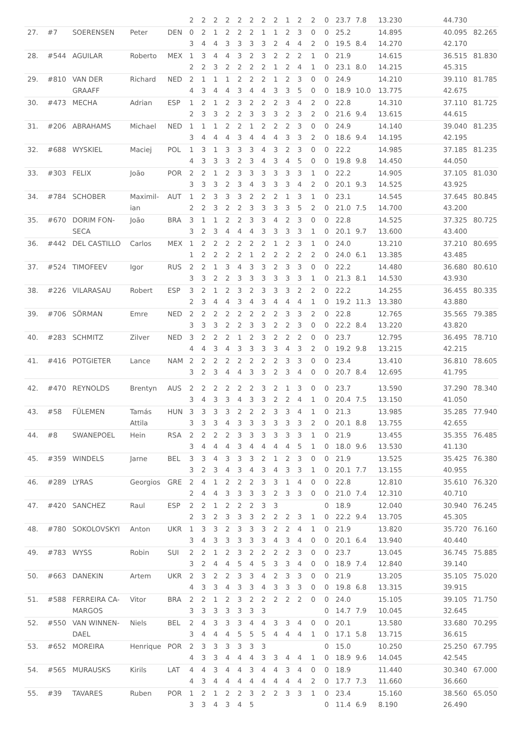| | | | | | 2 | 2 | 2 | 2 | 2 | 2 | 2 | 2 | 1 | 2 | 2 | 0 | 23.7 | 7.8 | 13.230 | 44.730 | |
| 27. | #7 | SOERENSEN | Peter | DEN | 0 | 2 | 1 | 2 | 2 | 2 | 1 | 1 | 2 | 3 | 0 | 0 | 25.2 | | 14.895 | 40.095 | 82.265 |
| | | | | | 3 | 4 | 4 | 3 | 3 | 3 | 3 | 2 | 4 | 4 | 2 | 0 | 19.5 | 8.4 | 14.270 | 42.170 | |
| 28. | #544 | AGUILAR | Roberto | MEX | 1 | 3 | 4 | 4 | 3 | 2 | 3 | 2 | 2 | 2 | 1 | 0 | 21.9 | | 14.615 | 36.515 | 81.830 |
| | | | | | 2 | 2 | 3 | 2 | 2 | 2 | 2 | 1 | 2 | 4 | 1 | 0 | 23.1 | 8.0 | 14.215 | 45.315 | |
| 29. | #810 | VAN DER GRAAFF | Richard | NED | 2 | 1 | 1 | 1 | 2 | 2 | 2 | 1 | 2 | 3 | 0 | 0 | 24.9 | | 14.210 | 39.110 | 81.785 |
| | | | | | 4 | 3 | 4 | 4 | 3 | 4 | 4 | 3 | 3 | 5 | 0 | 0 | 18.9 | 10.0 | 13.775 | 42.675 | |
| 30. | #473 | MECHA | Adrian | ESP | 1 | 2 | 1 | 2 | 3 | 2 | 2 | 2 | 3 | 4 | 2 | 0 | 22.8 | | 14.310 | 37.110 | 81.725 |
| | | | | | 2 | 3 | 3 | 2 | 2 | 3 | 3 | 3 | 2 | 3 | 2 | 0 | 21.6 | 9.4 | 13.615 | 44.615 | |
| 31. | #206 | ABRAHAMS | Michael | NED | 1 | 1 | 1 | 2 | 2 | 1 | 2 | 2 | 2 | 3 | 0 | 0 | 24.9 | | 14.140 | 39.040 | 81.235 |
| | | | | | 3 | 4 | 4 | 4 | 3 | 4 | 4 | 4 | 3 | 3 | 2 | 0 | 18.6 | 9.4 | 14.195 | 42.195 | |
| 32. | #688 | WYSKIEL | Maciej | POL | 1 | 3 | 1 | 3 | 3 | 3 | 4 | 3 | 2 | 3 | 0 | 0 | 22.2 | | 14.985 | 37.185 | 81.235 |
| | | | | | 4 | 3 | 3 | 3 | 2 | 3 | 4 | 3 | 4 | 5 | 0 | 0 | 19.8 | 9.8 | 14.450 | 44.050 | |
| 33. | #303 | FELIX | João | POR | 2 | 2 | 1 | 2 | 3 | 3 | 3 | 3 | 3 | 3 | 1 | 0 | 22.2 | | 14.905 | 37.105 | 81.030 |
| | | | | | 3 | 3 | 3 | 2 | 3 | 4 | 3 | 3 | 3 | 4 | 2 | 0 | 20.1 | 9.3 | 14.525 | 43.925 | |
| 34. | #784 | SCHOBER | Maximil- ian | AUT | 1 | 2 | 3 | 3 | 3 | 2 | 2 | 2 | 1 | 3 | 1 | 0 | 23.1 | | 14.545 | 37.645 | 80.845 |
| | | | | | 2 | 2 | 3 | 2 | 2 | 3 | 3 | 3 | 3 | 5 | 2 | 0 | 21.0 | 7.5 | 14.700 | 43.200 | |
| 35. | #670 | DORIM FON- SECA | João | BRA | 3 | 1 | 1 | 2 | 2 | 3 | 3 | 4 | 2 | 3 | 0 | 0 | 22.8 | | 14.525 | 37.325 | 80.725 |
| | | | | | 3 | 2 | 3 | 4 | 4 | 4 | 3 | 3 | 3 | 3 | 1 | 0 | 20.1 | 9.7 | 13.600 | 43.400 | |
| 36. | #442 | DEL CASTILLO | Carlos | MEX | 1 | 2 | 2 | 2 | 2 | 2 | 2 | 1 | 2 | 3 | 1 | 0 | 24.0 | | 13.210 | 37.210 | 80.695 |
| | | | | | 1 | 2 | 2 | 2 | 2 | 1 | 2 | 2 | 2 | 2 | 2 | 0 | 24.0 | 6.1 | 13.385 | 43.485 | |
| 37. | #524 | TIMOFEEV | Igor | RUS | 2 | 2 | 1 | 3 | 4 | 3 | 3 | 2 | 3 | 3 | 0 | 0 | 22.2 | | 14.480 | 36.680 | 80.610 |
| | | | | | 3 | 3 | 2 | 2 | 3 | 3 | 3 | 3 | 3 | 3 | 1 | 0 | 21.3 | 8.1 | 14.530 | 43.930 | |
| 38. | #226 | VILARASAU | Robert | ESP | 3 | 2 | 1 | 2 | 3 | 2 | 3 | 3 | 3 | 2 | 2 | 0 | 22.2 | | 14.255 | 36.455 | 80.335 |
| | | | | | 2 | 3 | 4 | 4 | 3 | 4 | 3 | 4 | 4 | 4 | 1 | 0 | 19.2 | 11.3 | 13.380 | 43.880 | |
| 39. | #706 | SÖRMAN | Emre | NED | 2 | 2 | 2 | 2 | 2 | 2 | 2 | 2 | 3 | 3 | 2 | 0 | 22.8 | | 12.765 | 35.565 | 79.385 |
| | | | | | 3 | 3 | 3 | 2 | 2 | 3 | 3 | 2 | 2 | 3 | 0 | 0 | 22.2 | 8.4 | 13.220 | 43.820 | |
| 40. | #283 | SCHMITZ | Zilver | NED | 3 | 2 | 2 | 2 | 1 | 2 | 3 | 2 | 2 | 2 | 0 | 0 | 23.7 | | 12.795 | 36.495 | 78.710 |
| | | | | | 4 | 4 | 3 | 4 | 3 | 3 | 3 | 3 | 4 | 3 | 2 | 0 | 19.2 | 9.8 | 13.215 | 42.215 | |
| 41. | #416 | POTGIETER | Lance | NAM | 2 | 2 | 2 | 2 | 2 | 2 | 2 | 2 | 3 | 3 | 0 | 0 | 23.4 | | 13.410 | 36.810 | 78.605 |
| | | | | | 3 | 2 | 3 | 4 | 4 | 3 | 3 | 2 | 3 | 4 | 0 | 0 | 20.7 | 8.4 | 12.695 | 41.795 | |
| 42. | #470 | REYNOLDS | Brentyn | AUS | 2 | 2 | 2 | 2 | 2 | 2 | 3 | 2 | 1 | 3 | 0 | 0 | 23.7 | | 13.590 | 37.290 | 78.340 |
| | | | | | 3 | 4 | 3 | 3 | 4 | 3 | 3 | 2 | 2 | 4 | 1 | 0 | 20.4 | 7.5 | 13.150 | 41.050 | |
| 43. | #58 | FÜLEMEN | Tamás Attila | HUN | 3 | 3 | 3 | 3 | 2 | 2 | 2 | 3 | 3 | 4 | 1 | 0 | 21.3 | | 13.985 | 35.285 | 77.940 |
| | | | | | 3 | 3 | 3 | 4 | 3 | 3 | 3 | 3 | 3 | 3 | 2 | 0 | 20.1 | 8.8 | 13.755 | 42.655 | |
| 44. | #8 | SWANEPOEL | Hein | RSA | 2 | 2 | 2 | 2 | 3 | 3 | 3 | 3 | 3 | 3 | 1 | 0 | 21.9 | | 13.455 | 35.355 | 76.485 |
| | | | | | 3 | 4 | 4 | 4 | 3 | 4 | 4 | 4 | 4 | 5 | 1 | 0 | 18.0 | 9.6 | 13.530 | 41.130 | |
| 45. | #359 | WINDELS | Jarne | BEL | 3 | 3 | 4 | 3 | 3 | 3 | 2 | 1 | 2 | 3 | 0 | 0 | 21.9 | | 13.525 | 35.425 | 76.380 |
| | | | | | 3 | 2 | 3 | 4 | 3 | 4 | 3 | 4 | 3 | 3 | 1 | 0 | 20.1 | 7.7 | 13.155 | 40.955 | |
| 46. | #289 | LYRAS | Georgios | GRE | 2 | 4 | 1 | 2 | 2 | 2 | 3 | 3 | 1 | 4 | 0 | 0 | 22.8 | | 12.810 | 35.610 | 76.320 |
| | | | | | 2 | 4 | 4 | 3 | 3 | 3 | 3 | 2 | 3 | 3 | 0 | 0 | 21.0 | 7.4 | 12.310 | 40.710 | |
| 47. | #420 | SANCHEZ | Raul | ESP | 2 | 2 | 1 | 2 | 2 | 2 | 3 | 3 | | | | 0 | 18.9 | | 12.040 | 30.940 | 76.245 |
| | | | | | 2 | 3 | 2 | 3 | 3 | 3 | 2 | 2 | 2 | 3 | 1 | 0 | 22.2 | 9.4 | 13.705 | 45.305 | |
| 48. | #780 | SOKOLOVSKYI | Anton | UKR | 1 | 3 | 3 | 2 | 3 | 3 | 3 | 2 | 2 | 4 | 1 | 0 | 21.9 | | 13.820 | 35.720 | 76.160 |
| | | | | | 3 | 4 | 3 | 3 | 3 | 3 | 3 | 4 | 3 | 4 | 0 | 0 | 20.1 | 6.4 | 13.940 | 40.440 | |
| 49. | #783 | WYSS | Robin | SUI | 2 | 2 | 1 | 2 | 3 | 2 | 2 | 2 | 2 | 3 | 0 | 0 | 23.7 | | 13.045 | 36.745 | 75.885 |
| | | | | | 3 | 2 | 4 | 4 | 5 | 4 | 5 | 3 | 3 | 4 | 0 | 0 | 18.9 | 7.4 | 12.840 | 39.140 | |
| 50. | #663 | DANEKIN | Artem | UKR | 2 | 3 | 2 | 2 | 3 | 3 | 4 | 2 | 3 | 3 | 0 | 0 | 21.9 | | 13.205 | 35.105 | 75.020 |
| | | | | | 4 | 3 | 3 | 4 | 3 | 3 | 4 | 3 | 3 | 3 | 0 | 0 | 19.8 | 6.8 | 13.315 | 39.915 | |
| 51. | #588 | FERREIRA CA- MARGOS | Vitor | BRA | 2 | 2 | 1 | 2 | 3 | 2 | 2 | 2 | 2 | 2 | 0 | 0 | 24.0 | | 15.105 | 39.105 | 71.750 |
| | | | | | 3 | 3 | 3 | 3 | 3 | 3 | 3 | | | | | 0 | 14.7 | 7.9 | 10.045 | 32.645 | |
| 52. | #550 | VAN WINNEN- DAEL | Niels | BEL | 2 | 4 | 3 | 3 | 3 | 4 | 4 | 3 | 3 | 4 | 0 | 0 | 20.1 | | 13.580 | 33.680 | 70.295 |
| | | | | | 3 | 4 | 4 | 4 | 5 | 5 | 5 | 4 | 4 | 4 | 1 | 0 | 17.1 | 5.8 | 13.715 | 36.615 | |
| 53. | #652 | MOREIRA | Henrique | POR | 2 | 3 | 3 | 3 | 3 | 3 | 3 | | | | | 0 | 15.0 | | 10.250 | 25.250 | 67.795 |
| | | | | | 4 | 3 | 3 | 4 | 4 | 4 | 3 | 3 | 4 | 4 | 1 | 0 | 18.9 | 9.6 | 14.045 | 42.545 | |
| 54. | #565 | MURAUSKS | Kirils | LAT | 4 | 4 | 3 | 4 | 4 | 3 | 4 | 4 | 3 | 4 | 0 | 0 | 18.9 | | 11.440 | 30.340 | 67.000 |
| | | | | | 4 | 3 | 4 | 4 | 4 | 4 | 4 | 4 | 4 | 4 | 2 | 0 | 17.7 | 7.3 | 11.660 | 36.660 | |
| 55. | #39 | TAVARES | Ruben | POR | 1 | 2 | 1 | 2 | 2 | 3 | 2 | 2 | 3 | 3 | 1 | 0 | 23.4 | | 15.160 | 38.560 | 65.050 |
| | | | | | 3 | 3 | 4 | 3 | 4 | 5 | | | | | | 0 | 11.4 | 6.9 | 8.190 | 26.490 | |